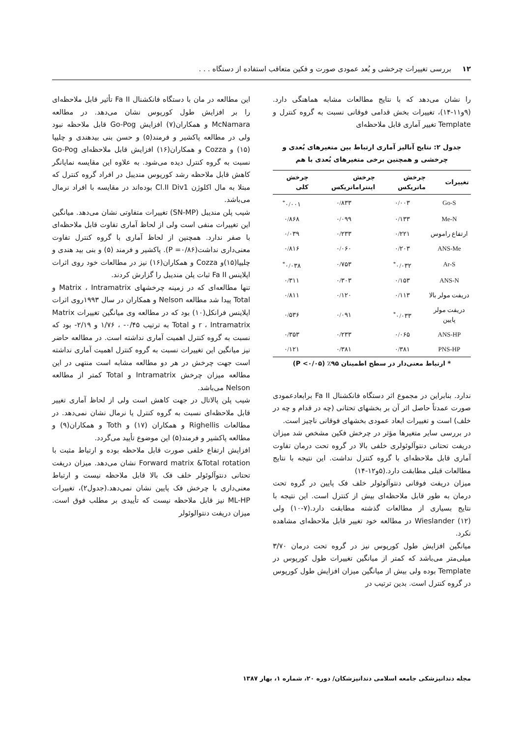۱۲ بررسی تغییرات چرخشی و بُعد عمودی صورت و فکین متعاقب استفاده از دستگاه . . .
را نشان می‌دهد که با نتایج مطالعات مشابه هماهنگی دارد.(۹و۱۱-۱۴)، تغییرات بخش قدامی فوقانی نسبت به گروه کنترل و Template تغییر آماری قابل ملاحظه‌ای
جدول ۲: نتایج آنالیز آماری ارتباط بین متغیرهای بُعدی و چرخشی و همچنین برخی متغیرهای بُعدی با هم
| تغییرات | چرخش ماتریکس | چرخش اینتراماتریکس | چرخش کلی |
| --- | --- | --- | --- |
| Go-S | ۰/۰۰۳ | ۰/۸۳۳ | ۰/۰۰۱<sup>*</sup> |
| Me-N | ۰/۱۳۳ | ۰/۰۹۹ | ۰/۸۶۸ |
| ارتفاع راموس | ۰/۲۲۱ | ۰/۲۳۳ | ۰/۰۳۹ |
| ANS-Me | ۰/۲۰۳ | ۰/۰۶۰ | ۰/۸۱۶ |
| Ar-S | ۰/۰۳۲<sup>*</sup> | ۰/۷۵۳ | ۰/۰۳۸<sup>*</sup> |
| ANS-N | ۰/۱۵۳ | ۰/۳۰۳ | ۰/۳۱۱ |
| دریفت مولر بالا | ۰/۱۱۳ | ۰/۱۲۰ | ۰/۸۱۱ |
| دریفت مولر پایین | ۰/۰۳۳<sup>*</sup> | ۰/۰۹۱ | ۰/۵۳۶ |
| ANS-HP | ۰/۰۶۵ | ۰/۲۳۳ | ۰/۳۵۳ |
| PNS-HP | ۰/۳۸۱ | ۰/۳۸۱ | ۰/۱۲۱ |
* ارتباط معنی‌دار در سطح اطمینان ۹۵٪ (P <۰/۰۵)
ندارد. بنابراین در مجموع اثر دستگاه فانکشنال Fa II برابعادعمودی صورت عمدتاً حاصل اثر آن بر بخشهای تحتانی (چه در قدام و چه در خلف) است و تغییرات ابعاد عمودی بخشهای فوقانی ناچیز است.
در بررسی سایر متغیرها مؤثر در چرخش فکین مشخص شد میزان دریفت تحتانی دنتوآلوئولری خلفی بالا در گروه تحت درمان تفاوت آماری قابل ملاحظه‌ای با گروه کنترل نداشت. این نتیجه با نتایج مطالعات قبلی مطابقت دارد.(۵و۱۲-۱۴)
میزان دریفت فوقانی دنتوآلوئولر خلف فک پایین در گروه تحت درمان به طور قابل ملاحظه‌ای بیش از کنترل است. این نتیجه با نتایج بسیاری از مطالعات گذشته مطابقت دارد.(۷-۱۰) ولی Wieslander (۱۲) در مطالعه خود تغییر قابل ملاحظه‌ای مشاهده نکرد.
میانگین افزایش طول کورپوس نیز در گروه تحت درمان ۳/۷۰ میلی‌متر می‌باشد که کمتر از میانگین تغییرات طول کورپوس در Template بوده ولی بیش از میانگین میزان افزایش طول کورپوس در گروه کنترل است. بدین ترتیب در
این مطالعه در مان با دستگاه فانکشنال Fa II تأثیر قابل ملاحظه‌ای را بر افزایش طول کورپوس نشان می‌دهد. در مطالعه McNamara و همکاران(۷) افزایش Go-Pog قابل ملاحظه نبود ولی در مطالعه پاکشیر و فرمند(۵) و حسن بنی بیدهندی و چلیپا (۱۵) و Cozza و همکاران(۱۶) افزایش قابل ملاحظه‌ای Go-Pog نسبت به گروه کنترل دیده می‌شود. به علاوه این مقایسه نمایانگر کاهش قابل ملاحظه رشد کورپوس مندیبل در افراد گروه کنترل که مبتلا به مال اکلوژن Cl.II Div1 بوده‌اند در مقایسه با افراد نرمال می‌باشد.
شیب پلن مندیبل (SN-MP) تغییرات متفاوتی نشان می‌دهد. میانگین این تغییرات منفی است ولی از لحاظ آماری تفاوت قابل ملاحظه‌ای با صفر ندارد. همچنین از لحاظ آماری با گروه کنترل تفاوت معنی‌داری نداشت(P =۰/۸۶). پاکشیر و فرمند (۵) و بنی بید هندی و چلیپا(۱۵)و Cozza و همکاران(۱۶) نیز در مطالعات خود روی اثرات اپلاینس Fa II ثبات پلن مندیبل را گزارش کردند.
تنها مطالعه‌ای که در زمینه چرخشهای Matrix ، Intramatrix و Total پیدا شد مطالعه Nelson و همکاران در سال ۱۹۹۳روی اثرات اپلاینس فرانکل(۱۰) بود که در مطالعه وی میانگین تغییرات Matrix r ، Intramatrix و Total به ترتیب ۰/۴۵- ، ۱/۷۶ و ۲/۱۹- بود که نسبت به گروه کنترل اهمیت آماری نداشته است. در مطالعه حاضر نیز میانگین این تغییرات نسبت به گروه کنترل اهمیت آماری نداشته است جهت چرخش در هر دو مطالعه مشابه است منتهی در این مطالعه میزان چرخش Intramatrix و Total کمتر از مطالعه Nelson می‌باشد.
شیب پلن پالاتال در جهت کاهش است ولی از لحاظ آماری تغییر قابل ملاحظه‌ای نسبت به گروه کنترل یا نرمال نشان نمی‌دهد. در مطالعات Righellis و همکاران (۱۷) و Toth و همکاران(۹) و مطالعه پاکشیر و فرمند(۵) این موضوع تأیید می‌گردد.
افزایش ارتفاع خلفی صورت قابل ملاحظه بوده و ارتباط مثبت با Forward matrix &Total rotation نشان می‌دهد. میزان دریفت تحتانی دنتوآلوئولر خلف فک بالا قابل ملاحظه نیست و ارتباط معنی‌داری با چرخش فک پایین نشان نمی‌دهد.(جدول۲)، تغییرات ML-HP نیز قابل ملاحظه نیست که تأییدی بر مطلب فوق است. میزان دریفت دنتوالوئولر
مجله دندانپزشکی جامعه اسلامی دندانپزشکان/ دوره ۲۰، شماره ۱، بهار ۱۳۸۷